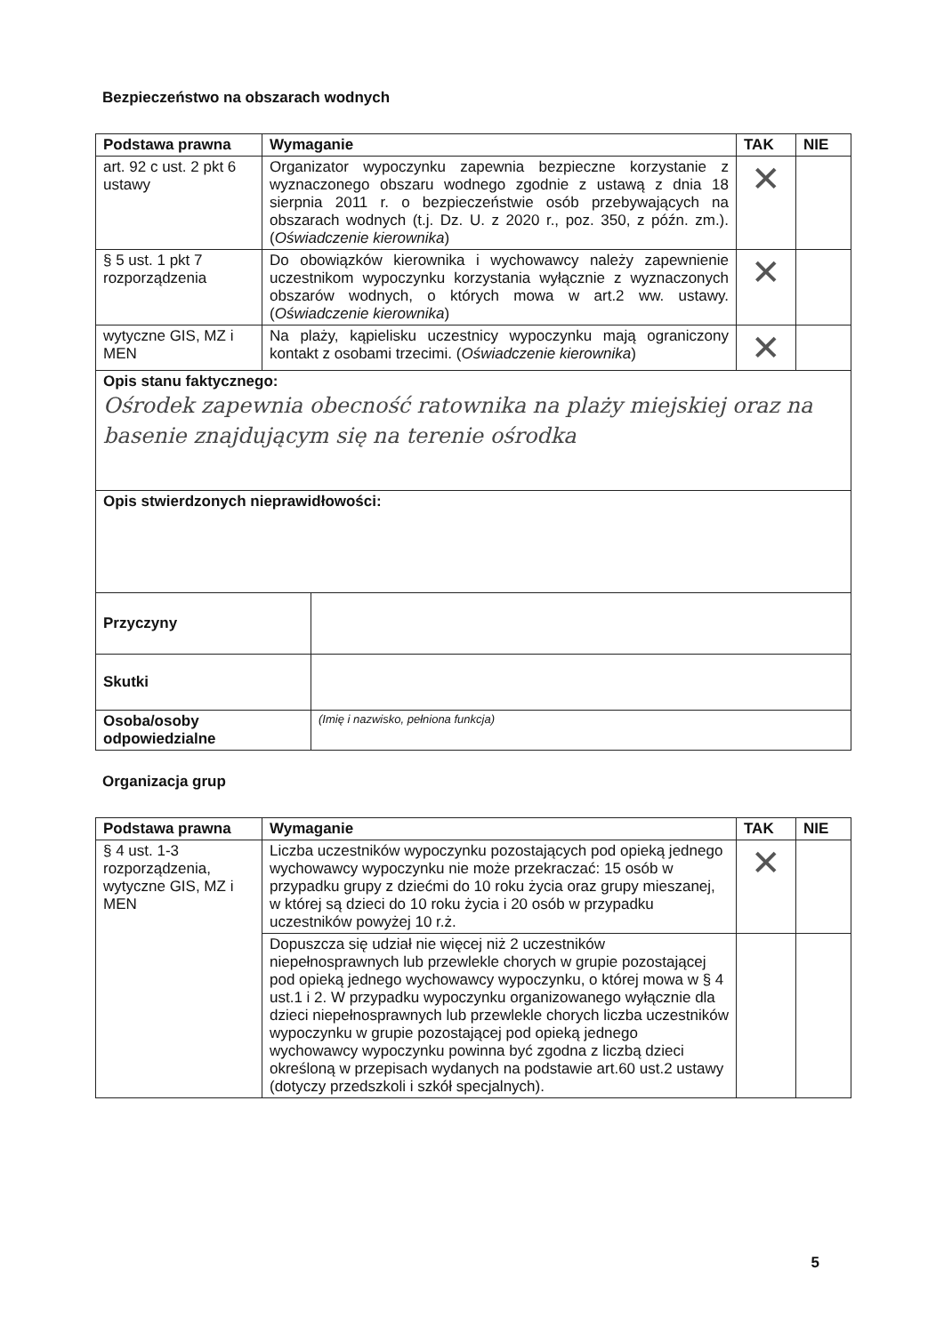Bezpieczeństwo na obszarach wodnych
| Podstawa prawna | Wymaganie | TAK | NIE |
| --- | --- | --- | --- |
| art. 92 c ust. 2 pkt 6 ustawy | Organizator wypoczynku zapewnia bezpieczne korzystanie z wyznaczonego obszaru wodnego zgodnie z ustawą z dnia 18 sierpnia 2011 r. o bezpieczeństwie osób przebywających na obszarach wodnych (t.j. Dz. U. z 2020 r., poz. 350, z późn. zm.). ( Oświadczenie kierownika ) | ✕ | |
| § 5 ust. 1 pkt 7 rozporządzenia | Do obowiązków kierownika i wychowawcy należy zapewnienie uczestnikom wypoczynku korzystania wyłącznie z wyznaczonych obszarów wodnych, o których mowa w art.2 ww. ustawy. ( Oświadczenie kierownika ) | ✕ | |
| wytyczne GIS, MZ i MEN | Na plaży, kąpielisku uczestnicy wypoczynku mają ograniczony kontakt z osobami trzecimi. ( Oświadczenie kierownika ) | ✕ | |
| Opis stanu faktycznego: Ośrodek zapewnia obecność ratownika na plaży miejskiej oraz na basenie znajdującym się na terenie ośrodka | | | |
| Opis stwierdzonych nieprawidłowości: | | | |
| Przyczyny | |
| Skutki | |
| Osoba/osoby odpowiedzialne | (Imię i nazwisko, pełniona funkcja) |
Organizacja grup
| Podstawa prawna | Wymaganie | TAK | NIE |
| --- | --- | --- | --- |
| § 4 ust. 1-3 rozporządzenia, wytyczne GIS, MZ i MEN | Liczba uczestników wypoczynku pozostających pod opieką jednego wychowawcy wypoczynku nie może przekraczać: 15 osób w przypadku grupy z dziećmi do 10 roku życia oraz grupy mieszanej, w której są dzieci do 10 roku życia i 20 osób w przypadku uczestników powyżej 10 r.ż. | ✕ | |
| | Dopuszcza się udział nie więcej niż 2 uczestników niepełnosprawnych lub przewlekle chorych w grupie pozostającej pod opieką jednego wychowawcy wypoczynku, o której mowa w § 4 ust.1 i 2. W przypadku wypoczynku organizowanego wyłącznie dla dzieci niepełnosprawnych lub przewlekle chorych liczba uczestników wypoczynku w grupie pozostającej pod opieką jednego wychowawcy wypoczynku powinna być zgodna z liczbą dzieci określoną w przepisach wydanych na podstawie art.60 ust.2 ustawy (dotyczy przedszkoli i szkół specjalnych). | | |
5